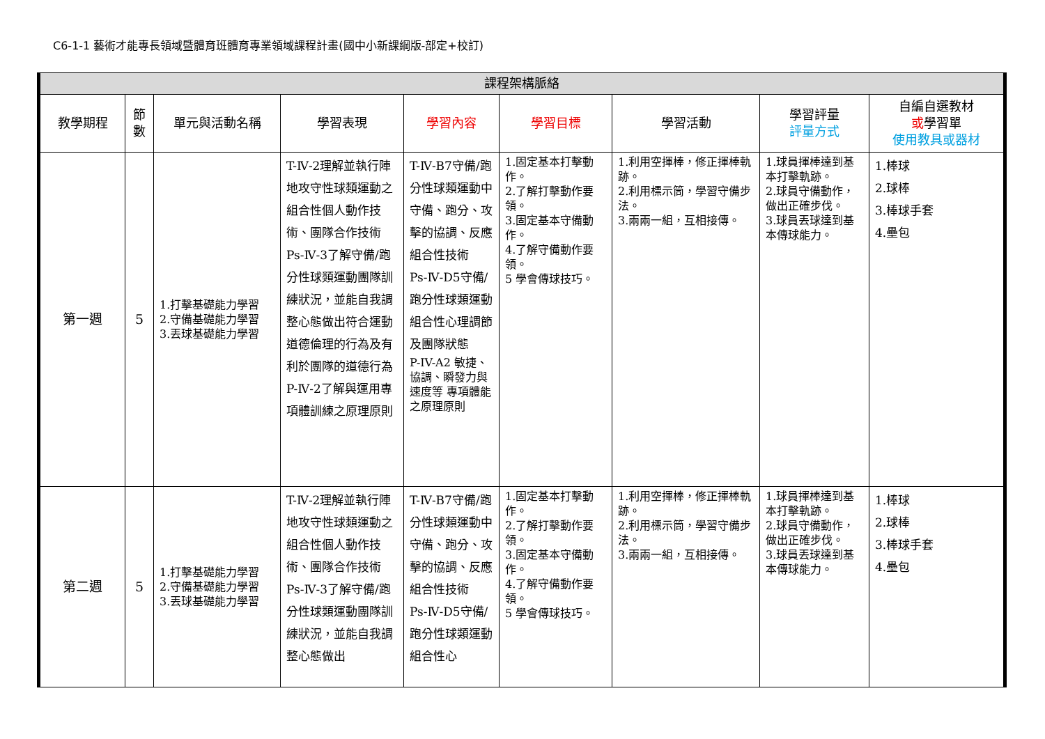C6-1-1 藝術才能專長領域暨體育班體育專業領域課程計畫(國中小新課綱版-部定+校訂)
| 課程架構脈絡 | | | | | | | | |
| --- | --- | --- | --- | --- | --- | --- | --- | --- |
| 教學期程 | 節 數 | 單元與活動名稱 | 學習表現 | 學習內容 | 學習目標 | 學習活動 | 學習評量 評量方式 | 自編自選教材 或 學習單 使用教具或器材 |
| 第一週 | 5 | 1.打擊基礎能力學習 2.守備基礎能力學習 3.丟球基礎能力學習 | T-Ⅳ-2理解並執行陣地攻守性球類運動之組合性個人動作技術、團隊合作技術 Ps-Ⅳ-3了解守備/跑分性球類運動團隊訓練狀況，並能自我調整心態做出符合運動道德倫理的行為及有利於團隊的道德行為 P-Ⅳ-2了解與運用專項體訓練之原理原則 | T-Ⅳ-B7守備/跑分性球類運動中守備、跑分、攻擊的協調、反應組合性技術 Ps-Ⅳ-D5守備/跑分性球類運動組合性心理調節及團隊狀態 P-IV-A2 敏捷、協調、瞬發力與速度等 專項體能之原理原則 | 1.固定基本打擊動作。 2.了解打擊動作要領。 3.固定基本守備動作。 4.了解守備動作要領。 5 學會傳球技巧。 | 1.利用空揮棒，修正揮棒軌跡。 2.利用標示筒，學習守備步法。 3.兩兩一組，互相接傳。 | 1.球員揮棒達到基本打擊軌跡。 2.球員守備動作，做出正確步伐。 3.球員丟球達到基本傳球能力。 | 1.棒球 2.球棒 3.棒球手套 4.壘包 |
| 第二週 | 5 | 1.打擊基礎能力學習 2.守備基礎能力學習 3.丟球基礎能力學習 | T-Ⅳ-2理解並執行陣地攻守性球類運動之組合性個人動作技術、團隊合作技術 Ps-Ⅳ-3了解守備/跑分性球類運動團隊訓練狀況，並能自我調整心態做出 | T-Ⅳ-B7守備/跑分性球類運動中守備、跑分、攻擊的協調、反應組合性技術 Ps-Ⅳ-D5守備/跑分性球類運動組合性心 | 1.固定基本打擊動作。 2.了解打擊動作要領。 3.固定基本守備動作。 4.了解守備動作要領。 5 學會傳球技巧。 | 1.利用空揮棒，修正揮棒軌跡。 2.利用標示筒，學習守備步法。 3.兩兩一組，互相接傳。 | 1.球員揮棒達到基本打擊軌跡。 2.球員守備動作，做出正確步伐。 3.球員丟球達到基本傳球能力。 | 1.棒球 2.球棒 3.棒球手套 4.壘包 |